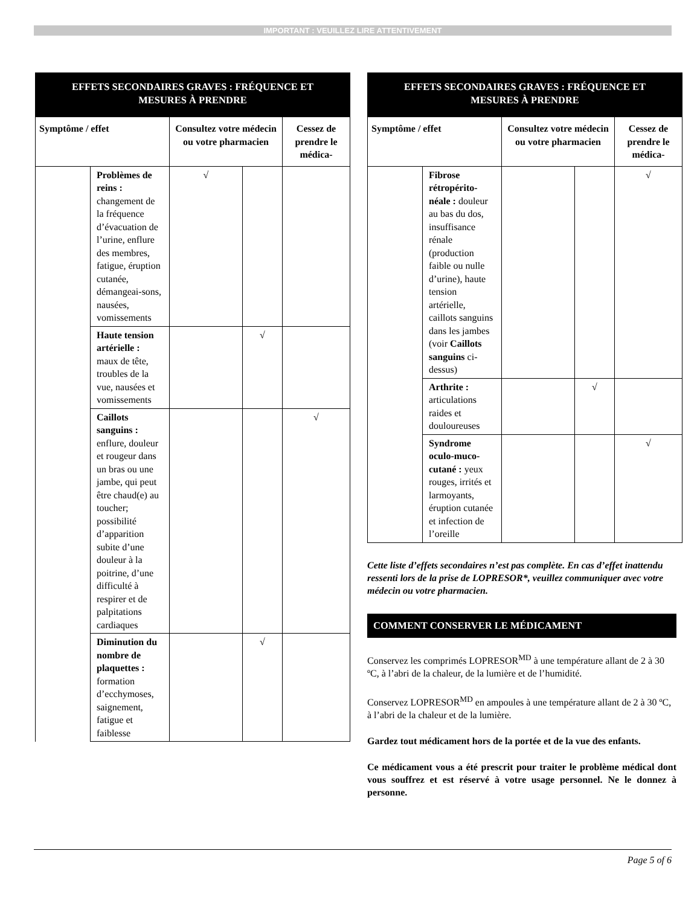IMPORTANT : VEUILLEZ LIRE ATTENTIVEMENT
| EFFETS SECONDAIRES GRAVES : FRÉQUENCE ET MESURES À PRENDRE | | | | |
| --- | --- | --- | --- | --- |
| Symptôme / effet | | Consultez votre médecin ou votre pharmacien | | Cessez de prendre le médica- |
| | Problèmes de reins : changement de la fréquence d’évacuation de l’urine, enflure des membres, fatigue, éruption cutanée, démangeai-sons, nausées, vomissements | √ | | |
| | Haute tension artérielle : maux de tête, troubles de la vue, nausées et vomissements | | √ | |
| | Caillots sanguins : enflure, douleur et rougeur dans un bras ou une jambe, qui peut être chaud(e) au toucher; possibilité d’apparition subite d’une douleur à la poitrine, d’une difficulté à respirer et de palpitations cardiaques | | | √ |
| | Diminution du nombre de plaquettes : formation d’ecchymoses, saignement, fatigue et faiblesse | | √ | |
| EFFETS SECONDAIRES GRAVES : FRÉQUENCE ET MESURES À PRENDRE | | | | |
| --- | --- | --- | --- | --- |
| Symptôme / effet | | Consultez votre médecin ou votre pharmacien | | Cessez de prendre le médica- |
| | Fibrose rétropérito-néale : douleur au bas du dos, insuffisance rénale (production faible ou nulle d’urine), haute tension artérielle, caillots sanguins dans les jambes (voir Caillots sanguins ci-dessus) | | | √ |
| | Arthrite : articulations raides et douloureuses | | √ | |
| | Syndrome oculo-muco-cutané : yeux rouges, irrités et larmoyants, éruption cutanée et infection de l’oreille | | | √ |
Cette liste d’effets secondaires n’est pas complète. En cas d’effet inattendu ressenti lors de la prise de LOPRESOR*, veuillez communiquer avec votre médecin ou votre pharmacien.
COMMENT CONSERVER LE MÉDICAMENT
Conservez les comprimés LOPRESOR<sup>MD</sup> à une température allant de 2 à 30 ºC, à l’abri de la chaleur, de la lumière et de l’humidité.
Conservez LOPRESOR<sup>MD</sup> en ampoules à une température allant de 2 à 30 ºC, à l’abri de la chaleur et de la lumière.
Gardez tout médicament hors de la portée et de la vue des enfants.
Ce médicament vous a été prescrit pour traiter le problème médical dont vous souffrez et est réservé à votre usage personnel. Ne le donnez à personne.
Page 5 of 6